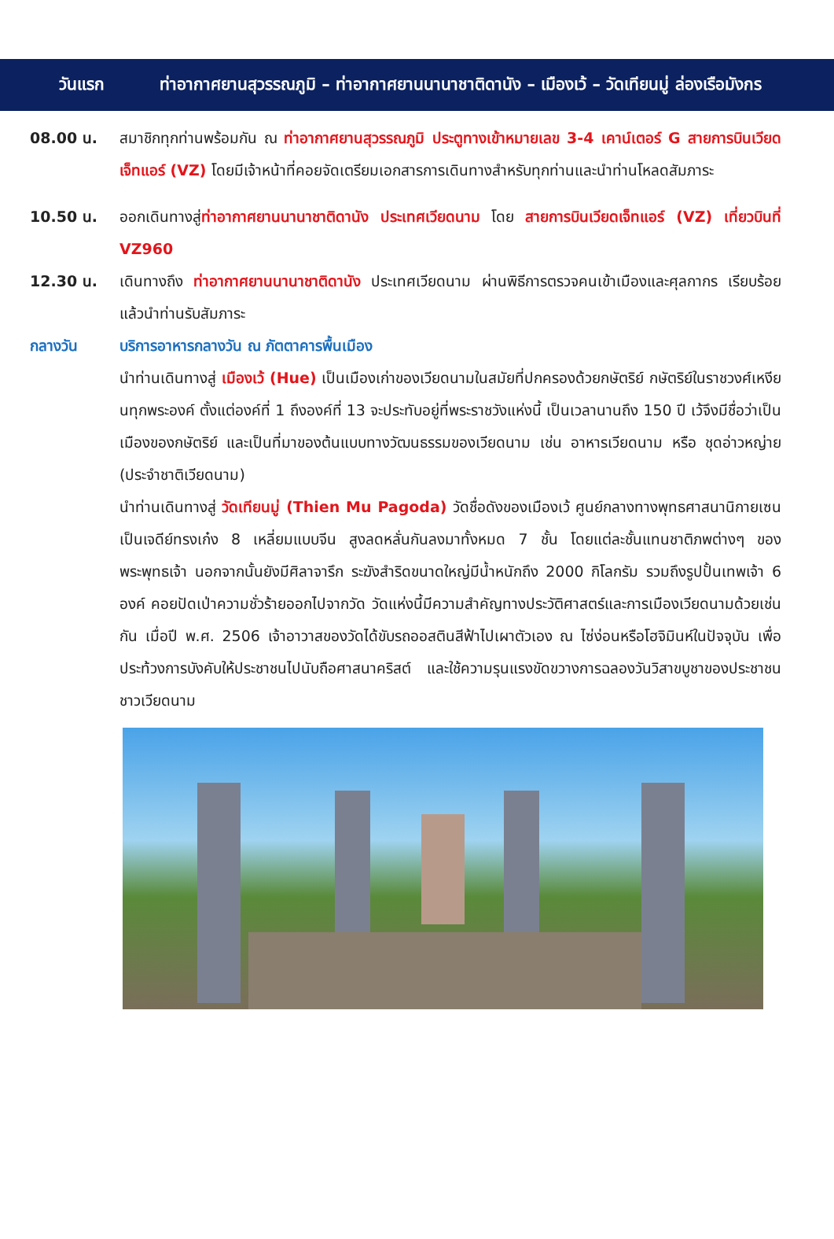วันแรก ท่าอากาศยานสุวรรณภูมิ – ท่าอากาศยานนานาชาติดานัง – เมืองเว้ – วัดเทียนมู่ ล่องเรือมังกร
08.00 น. สมาชิกทุกท่านพร้อมกัน ณ ท่าอากาศยานสุวรรณภูมิ ประตูทางเข้าหมายเลข 3-4 เคาน์เตอร์ G สายการบินเวียดเจ็ทแอร์ (VZ) โดยมีเจ้าหน้าที่คอยจัดเตรียมเอกสารการเดินทางสำหรับทุกท่านและนำท่านโหลดสัมภาระ
10.50 น. ออกเดินทางสู่ท่าอากาศยานนานาชาติดานัง ประเทศเวียดนาม โดย สายการบินเวียดเจ็ทแอร์ (VZ) เที่ยวบินที่ VZ960
12.30 น. เดินทางถึง ท่าอากาศยานนานาชาติดานัง ประเทศเวียดนาม ผ่านพิธีการตรวจคนเข้าเมืองและศุลกากร เรียบร้อยแล้วนำท่านรับสัมภาระ
กลางวัน บริการอาหารกลางวัน ณ ภัตตาคารพื้นเมือง
นำท่านเดินทางสู่ เมืองเว้ (Hue) เป็นเมืองเก่าของเวียดนามในสมัยที่ปกครองด้วยกษัตริย์ กษัตริย์ในราชวงศ์เหงียนทุกพระองค์ ตั้งแต่องค์ที่ 1 ถึงองค์ที่ 13 จะประทับอยู่ที่พระราชวังแห่งนี้ เป็นเวลานานถึง 150 ปี เว้จึงมีชื่อว่าเป็นเมืองของกษัตริย์ และเป็นที่มาของต้นแบบทางวัฒนธรรมของเวียดนาม เช่น อาหารเวียดนาม หรือ ชุดอ่าวหญ่าย (ประจำชาติเวียดนาม)
นำท่านเดินทางสู่ วัดเทียนมู่ (Thien Mu Pagoda) วัดชื่อดังของเมืองเว้ ศูนย์กลางทางพุทธศาสนานิกายเซน เป็นเจดีย์ทรงเก๋ง 8 เหลี่ยมแบบจีน สูงลดหลั่นกันลงมาทั้งหมด 7 ชั้น โดยแต่ละชั้นแทนชาติภพต่างๆ ของพระพุทธเจ้า นอกจากนั้นยังมีศิลาจารึก ระฆังสำริดขนาดใหญ่มีน้ำหนักถึง 2000 กิโลกรัม รวมถึงรูปปั้นเทพเจ้า 6 องค์ คอยปัดเป่าความชั่วร้ายออกไปจากวัด วัดแห่งนี้มีความสำคัญทางประวัติศาสตร์และการเมืองเวียดนามด้วยเช่นกัน เมื่อปี พ.ศ. 2506 เจ้าอาวาสของวัดได้ขับรถออสตินสีฟ้าไปเผาตัวเอง ณ ไซ่ง่อนหรือโฮจิมินห์ในปัจจุบัน เพื่อประท้วงการบังคับให้ประชาชนไปนับถือศาสนาคริสต์ และใช้ความรุนแรงขัดขวางการฉลองวันวิสาขบูชาของประชาชนชาวเวียดนาม